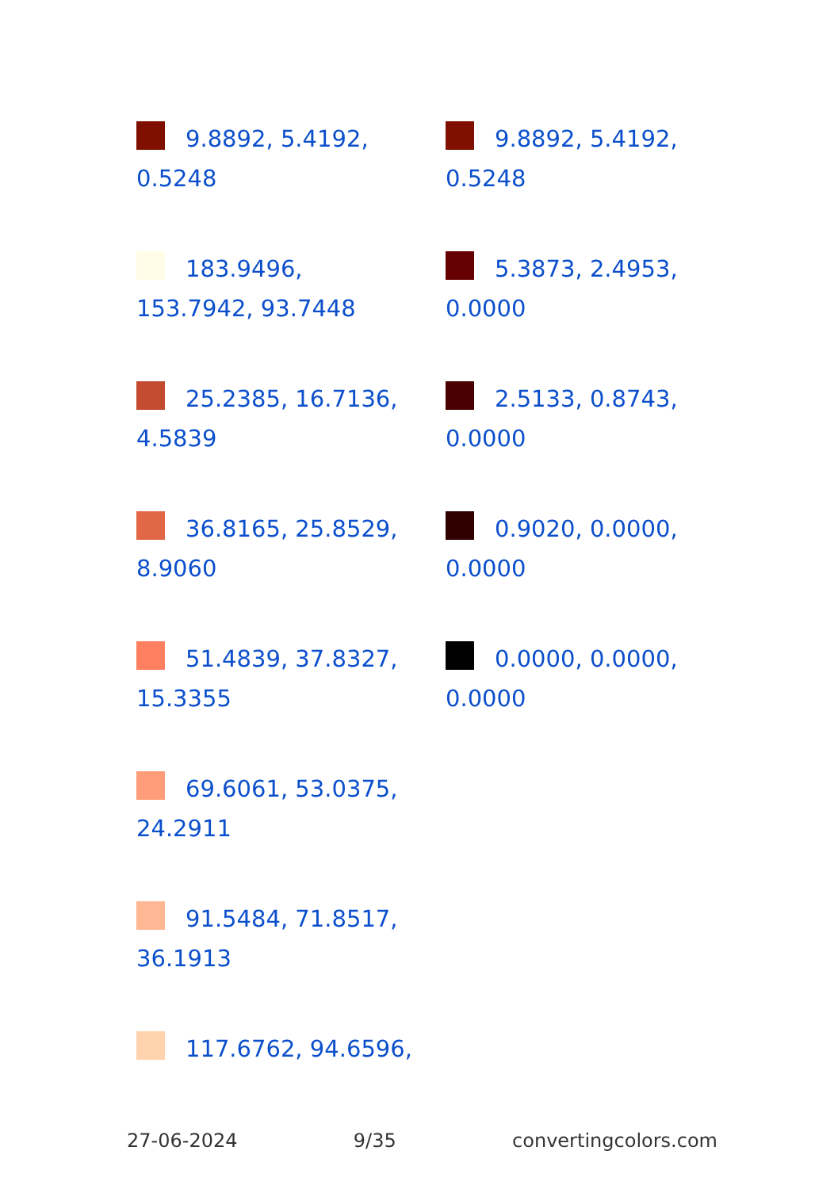9.8892, 5.4192,
0.5248
183.9496,
153.7942, 93.7448
25.2385, 16.7136,
4.5839
36.8165, 25.8529,
8.9060
51.4839, 37.8327,
15.3355
69.6061, 53.0375,
24.2911
91.5484, 71.8517,
36.1913
117.6762, 94.6596,
9.8892, 5.4192,
0.5248
5.3873, 2.4953,
0.0000
2.5133, 0.8743,
0.0000
0.9020, 0.0000,
0.0000
0.0000, 0.0000,
0.0000
27-06-2024 9/35 convertingcolors.com